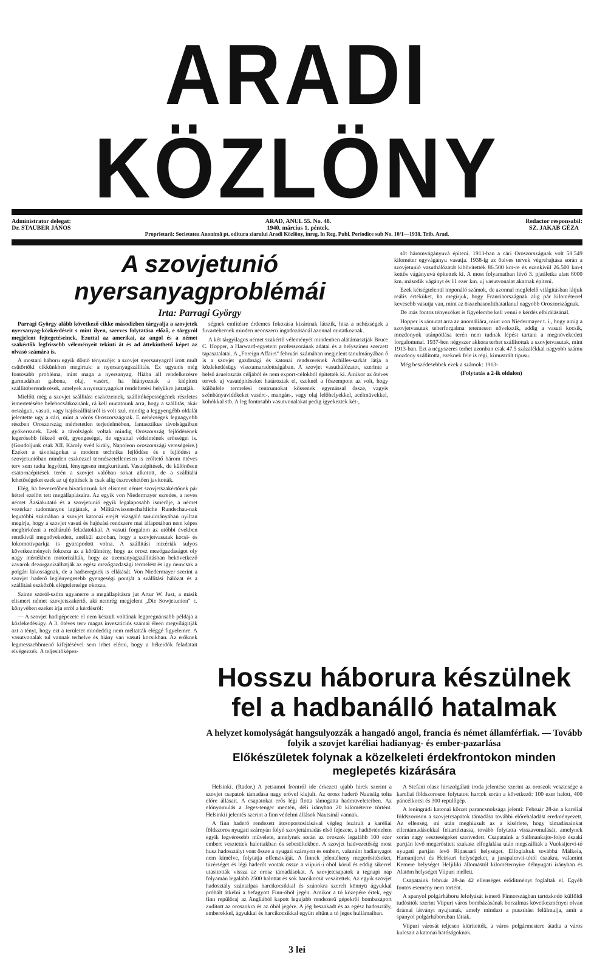ARADI KÖZLÖNY
Administrator delegat:
Dr. STAUBER JÁNOS
ARAD, ANUL 55. No. 48.
1940. március 1. péntek.
Redactor responsabil:
SZ. JAKAB GÉZA
Proprietară: Societatea Anonimă pt. editura ziarului Aradi Közlöny, înreg. în Reg. Publ. Periodice sub No. 10/1—1938. Trib. Arad.
A szovjetunió nyersanyagproblémái
Irta: Parragi György
Parragi György alább következő cikke másodizben tárgyalja a szovjetek nyersanyag-közkérdéseit s mint ilyen, szerves folytatása előző, e tárgyról megjelent fejtegetéseinek. Ezuttal az amerikai, az angol és a német szakértők legfrissebb véleményeit tekinti át és ad áttekinthető képet az olvasó számára is.
A mostani háboru egyik döntő tényezője: a szovjet nyersanyagról irott mult csütörtöki cikkünkben megirtuk: a nyersanyagszállitás. Ez ugyanis még fontosabb probléma, mint maga a nyersanyag. Hiába áll rendelkezésre garmadában gabona, olaj, vasérc, ha hiányoznak a kiépitett szállitóberendezések, amelyek a nyersanyagokat rendeltetési helyükre juttatják.
Mielőtt még a szovjet szállitási eszközeinek, szállitóképességének részletes ismertetésébe belebocsátkoznánk, rá kell mutatnunk arra, hogy a szállitás, akár országuti, vasuti, vagy hajószállitásról is volt szó, mindig a leggyengébb oldalát jelentette ugy a cári, mint a vörös Oroszországnak. E nehézségek legnagyobb részben Oroszország mérhetetlen terjedelmében, fantasztikus távolságaiban gyökereznek. Ezek a távolságok voltak mindig Oroszország fejlődésének legerősebb fékező erői, gyengeségei, de egyuttal védelmének erősségei is. (Gondoljunk csak XII. Károly svéd király, Napoleon oroszországi vereségeire.) Ezeket a távolságokat a modern technika fejlődése és e fejlődést a szovjetunióban minden eszközzel természetellenesen is erőltető három ötéves terv sem tudta legyőzni, lényegesen megkurtitani. Vasutépitések, de különösen csatornaépitések terén a szovjet valóban sokat alkotott, de a szállitási lehetőségeket ezek az uj épitések is csak alig észrevehetően javitották.
Elég, ha bevezetőben hivatkozunk két elismert német szovjetszakértőnek pár héttel ezelőtt tett megállapiásaira. Az egyik von Niedermayer ezredes, a neves német Ázsiakutató és a szovjetunió egyik legalaposabb ismerője, a német vezérkar tudományos lapjának, a Militärwissenschaftliche Rundschau-nak legutóbbi számában a szovjet katonai erejét vizsgáló tanulmányában nyiltan megirja, hogy a szovjet vasuti és hajózási rendszere mai állapotában nem képes megbirkózni a reáháruló feladatokkal. A vasuti forgalom az utóbbi években rendkivül megnövekedett, anélkül azonban, hogy a szovjetvasutak kocsi- és lokomotivparkja is gyarapodott volna. A szállitási mizériák sulyos következményeit fokozza az a körülmény, hogy az orosz mezőgazdaságot oly nagy mértékben motorizálták, hogy az üzemanyagszállitásban bekövetkező zavarok dezorganizálhatják az egész mezőgazdasági termelést és igy nemcsak a polgári lakosságnak, de a hadseregnek is ellátását. Von Niedermayer szerint a szovjet haderő leglényegesebb gyengeségi pontját a szállitási hálózat és a szállitási eszközök elégtelensége okozza.
Szinte szóról-szóra ugyanerre a megállapitásra jut Artur W. Just, a másik elismert német szovjetszakértő, aki nemrég megjelent „Die Sowjetunion" c. könyvében ezeket irja erről a kérdésről:
— A szovjet hadigépezete el nem készült voltának legpregnánsabb példája a közlekedésügy. A 3. ötéves terv magas inveszticiós számai éleen megvilágitják azt a tényt, hogy ezt a területet mindeddig nem méltatták eléggé figyelemre. A vasutvonalak tul vannak terhelve és hiány van vasuti kocsikban. Az erőknek legmesszebbmenő kifejtésével sem lehet elérni, hogy a békeidők feladatait elvégezzék. A teljesitőképes-
ségnek említésre érdemes fokozása kizártnak látszik, hisz a nehézségek a fuvartehernek minden neonszerü ingadozásánál azonnal mutatkoznak.
A két tárgyilagos német szakértő véleményét mindenben alátámasztják Bruce C. Hopper, a Harward-egyetem professzorának adatai és a helyszinen szerzett tapasztalatai. A „Foreign Affairs" februári számában megjelent tanulmányában ő is a szovjet gazdasági és katonai rendszerének Achilles-sarkát látja a közlekedésügy visszamaradottságában. A szovjet vasuthálózatot, szerinte a belső áruelosztás céljából és nem export-célokból épitették ki. Amikor az ötéves tervek uj vasutépitéseket határoztak el, ezeknél a főszempont az volt, hogy különféle termelési centrumokat kössenek egymással össze, vagyis szénbányavidékeket vasérc-, mangán-, vagy olaj lelőhelyekkel, acélmüvekkel, kohókkal stb. A leg fontosabb vasutvonalakat pedig igyekeztek két-,
sőt háromvágányuvá épiteni. 1913-ban a cári Oroszországnak volt 58.549 kilométer egyvágányu vasutja. 1938-ig az ötéves tervek végrehajtása során a szovjetunió vasuthálózatát kibővitették 86.500 km-re és ezenkivül 26.500 km-t kettős vágányuvá épitettek ki. A most folyamatban lévő 3. pjatiletka alatt 8000 km. második vágányt és 11 ezer km. uj vasutvonalat akarnak épiteni.
Ezek kétségtelenül imponáló számok, de azonnal megfelelő világitásban látjuk reális értéküket, ha megirjuk, hogy Franciaországnak alig pár kilométerrel kevesebb vasutja van, mint az összehasonlithatatlanul nagyobb Oroszországnak.
De más fontos tényezőket is figyelembe kell venni e kérdés elbirálásánál.
Hopper is rámutat arra az anomáliára, mint von Niedermayer t. i., hogy amig a szovjetvasutak teherforgalma tetemesen növekszik, addig a vasuti kocsik, mozdonyok utánpótlása terén nem tudnak lépést tartani a megnövekedett forgalommal. 1937-ben négyszer akkora terhet szállitottak a szovjetvasutak, mint 1913-ban. Ezt a négyszeres terhet azonban csak 47.5 százalékkal nagyobb számu mozdony szállitotta, ezeknek fele is régi, kimustrált tipusu.
Még beszédesebbek ezek a számok: 1913-
(Folytatás a 2-ik oldalon)
Hosszu háborura készülnek fel a hadbanálló hatalmak
A helyzet komolyságát hangsulyozzák a hangadó angol, francia és német államférfiak. — Tovább folyik a szovjet karéliai hadianyag- és ember-pazarlása
Előkészületek folynak a közelkeleti érdekfrontokon minden meglepetés kizárására
Helsinki. (Rador.) A petsamoi frontról ide érkezett ujabb hirek szerint a szovjet csapatok támadása nagy erővel kiujult. Az orosz haderő Nautsiig tolta előre állásait. A csapatokat erős légi flotta támogatta hadmüveleteiben. Az előnyomulás a Jeges-tenger mentén, déli irányban 20 kilométerre történt. Helsinkii jelentés szerint a finn védelmi állások Nautsinál vannak.
A finn haderő rendezett átcsoportositásával végleg lezárult a karéliai földszoros nyugati szárnyán folyó szovjettámadás első fejezete, a hadtörténelem egyik legvéresebb müvelete, amelynek során az oroszok legalább 100 ezer embert vesztettek halottakban és sebesültekben. A szovjet hadvezetőség most husz hadosztályt vont össze a nyugati szárnyon és embert, valamint hadianyagot nem kimélve, folytatja offenziváját. A finnek jelentékeny megerősitéseket, tüzérséget és légi haderőt vontak össze a viipuri-i öböl körül és eddig sikerrel utasitották vissza az orosz támadásokat. A szovjetcsapatok a tegnapi nap folyamán legalább 2500 halottat és sok harcikocsit veszitettek. Az egyik szovjet hadosztály szántalpas harcikocsikkal és szánokra szerelt könnyü ágyukkal próbált átkelni a befagyott Finn-öböl jegén. Amikor a tó közepére értek, egy finn repülőraj az Angliából kapott legujabb rendszerü gépekről bombazáport zuditott az oroszokra és az öböl jegére. A jég beszakadt és az egész hadosztály, emberekkel, ágyukkal és harcikocsikkal együtt eltünt a tó jeges hullámaiban.
A Stefani olasz hirszolgálati iroda jelentése szerint az oroszok vesztesége a kareliai földszoroson folytatott harcok során a következő: 100 ezer halott, 400 páncélkocsi és 300 repülőgép.
A leningrádi katonai körzet parancsnoksága jelenti: Február 28-án a kareliai földszoroson a szovjetcsapatok támadása további előrehaladást eredményezett. Az ellenség, mi után meghiusult az a kisérlete, hogy támadásainkat ellentámadásokkal feltartóztassa, tovább folytatta visszavonulását, amelynek során nagy veszteségeket szenvedett. Csapataink a Sallmankajte-folyó északi partján levő megerősitett szakasz elfoglalása után megszállták a Vuoksijervi-tó nyugati partján levő Ripasaari helységet. Elfoglaltuk továbbá Málkeia, Hamanijervi és Heirkuri helységeket, a jurapalervii-tótól északra, valamint Kemere helységet Heljiliki állomástól kilométernyire délnyugati irányban és Alatöm helységet Viipuri mellett.
Csapataink február 28-án 42 ellenséges erőditményt foglaltak el. Egyéb fontos esemény nem történt.
A spanyol polgárháboru lefolyását ismerő Finnországban tartózkodó külföldi tudósitók szerint Viipuri város bombázásának borzalmas következményei olvan drámai látványt nyujtanak, amely mindazt a pusztitást felülmulja, amit a spanyol polgárháboruban láttak.
Viipuri városát teljesen kiüritették, a város polgármestere átadta a város kulcsait a katonai hatóságoknak.
3 lei